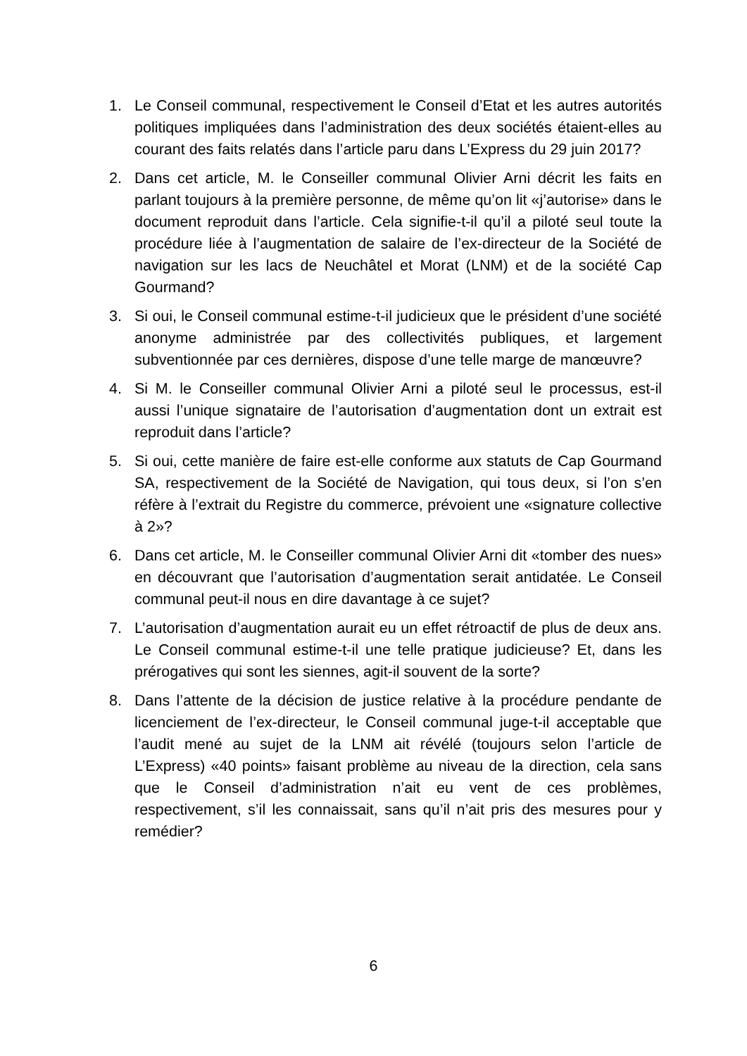1. Le Conseil communal, respectivement le Conseil d’Etat et les autres autorités politiques impliquées dans l’administration des deux sociétés étaient-elles au courant des faits relatés dans l’article paru dans L’Express du 29 juin 2017?
2. Dans cet article, M. le Conseiller communal Olivier Arni décrit les faits en parlant toujours à la première personne, de même qu’on lit «j’autorise» dans le document reproduit dans l’article. Cela signifie-t-il qu’il a piloté seul toute la procédure liée à l’augmentation de salaire de l’ex-directeur de la Société de navigation sur les lacs de Neuchâtel et Morat (LNM) et de la société Cap Gourmand?
3. Si oui, le Conseil communal estime-t-il judicieux que le président d’une société anonyme administrée par des collectivités publiques, et largement subventionnée par ces dernières, dispose d’une telle marge de manœuvre?
4. Si M. le Conseiller communal Olivier Arni a piloté seul le processus, est-il aussi l’unique signataire de l’autorisation d’augmentation dont un extrait est reproduit dans l’article?
5. Si oui, cette manière de faire est-elle conforme aux statuts de Cap Gourmand SA, respectivement de la Société de Navigation, qui tous deux, si l’on s’en réfère à l’extrait du Registre du commerce, prévoient une «signature collective à 2»?
6. Dans cet article, M. le Conseiller communal Olivier Arni dit «tomber des nues» en découvrant que l’autorisation d’augmentation serait antidatée. Le Conseil communal peut-il nous en dire davantage à ce sujet?
7. L’autorisation d’augmentation aurait eu un effet rétroactif de plus de deux ans. Le Conseil communal estime-t-il une telle pratique judicieuse? Et, dans les prérogatives qui sont les siennes, agit-il souvent de la sorte?
8. Dans l’attente de la décision de justice relative à la procédure pendante de licenciement de l’ex-directeur, le Conseil communal juge-t-il acceptable que l’audit mené au sujet de la LNM ait révélé (toujours selon l’article de L’Express) «40 points» faisant problème au niveau de la direction, cela sans que le Conseil d’administration n’ait eu vent de ces problèmes, respectivement, s’il les connaissait, sans qu’il n’ait pris des mesures pour y remédier?
6